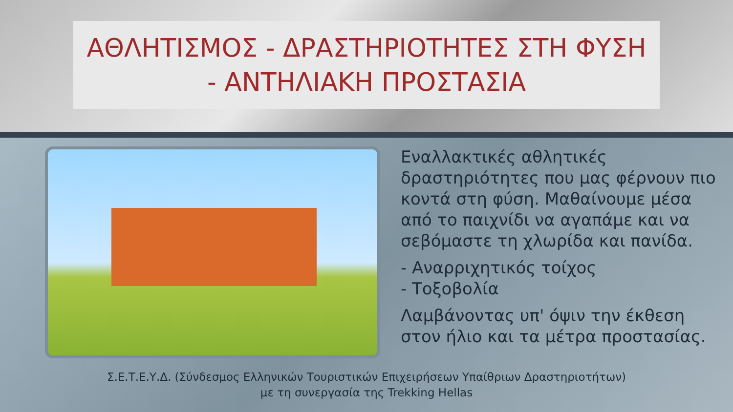ΑΘΛΗΤΙΣΜΟΣ - ΔΡΑΣΤΗΡΙΟΤΗΤΕΣ ΣΤΗ ΦΥΣΗ
- ΑΝΤΗΛΙΑΚΗ ΠΡΟΣΤΑΣΙΑ
Εναλλακτικές αθλητικές δραστηριότητες που μας φέρνουν πιο κοντά στη φύση. Μαθαίνουμε μέσα από το παιχνίδι να αγαπάμε και να σεβόμαστε τη χλωρίδα και πανίδα.
- Αναρριχητικός τοίχος
- Τοξοβολία
Λαμβάνοντας υπ' όψιν την έκθεση στον ήλιο και τα μέτρα προστασίας.
Σ.Ε.Τ.Ε.Υ.Δ. (Σύνδεσμος Ελληνικών Τουριστικών Επιχειρήσεων Υπαίθριων Δραστηριοτήτων)
με τη συνεργασία της Trekking Hellas